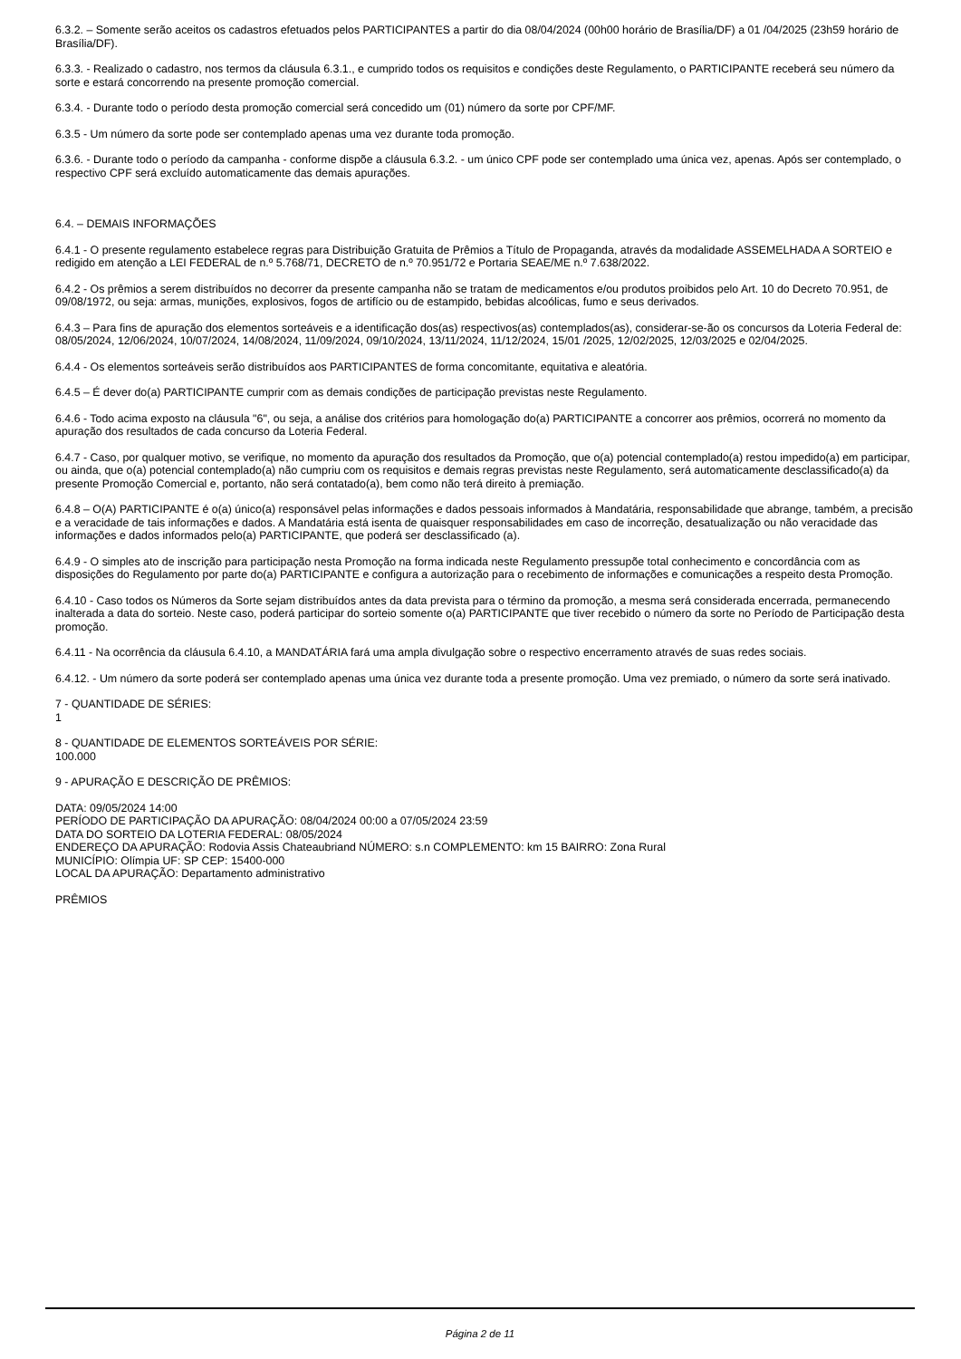6.3.2. – Somente serão aceitos os cadastros efetuados pelos PARTICIPANTES a partir do dia 08/04/2024 (00h00 horário de Brasília/DF) a 01 /04/2025 (23h59 horário de Brasília/DF).
6.3.3. - Realizado o cadastro, nos termos da cláusula 6.3.1., e cumprido todos os requisitos e condições deste Regulamento, o PARTICIPANTE receberá seu número da sorte e estará concorrendo na presente promoção comercial.
6.3.4. - Durante todo o período desta promoção comercial será concedido um (01) número da sorte por CPF/MF.
6.3.5 - Um número da sorte pode ser contemplado apenas uma vez durante toda promoção.
6.3.6. - Durante todo o período da campanha - conforme dispõe a cláusula 6.3.2. - um único CPF pode ser contemplado uma única vez, apenas. Após ser contemplado, o respectivo CPF será excluído automaticamente das demais apurações.
6.4. – DEMAIS INFORMAÇÕES
6.4.1 - O presente regulamento estabelece regras para Distribuição Gratuita de Prêmios a Título de Propaganda, através da modalidade ASSEMELHADA A SORTEIO e redigido em atenção a LEI FEDERAL de n.º 5.768/71, DECRETO de n.º 70.951/72 e Portaria SEAE/ME n.º 7.638/2022.
6.4.2 - Os prêmios a serem distribuídos no decorrer da presente campanha não se tratam de medicamentos e/ou produtos proibidos pelo Art. 10 do Decreto 70.951, de 09/08/1972, ou seja: armas, munições, explosivos, fogos de artifício ou de estampido, bebidas alcoólicas, fumo e seus derivados.
6.4.3 – Para fins de apuração dos elementos sorteáveis e a identificação dos(as) respectivos(as) contemplados(as), considerar-se-ão os concursos da Loteria Federal de: 08/05/2024, 12/06/2024, 10/07/2024, 14/08/2024, 11/09/2024, 09/10/2024, 13/11/2024, 11/12/2024, 15/01 /2025, 12/02/2025, 12/03/2025 e 02/04/2025.
6.4.4 - Os elementos sorteáveis serão distribuídos aos PARTICIPANTES de forma concomitante, equitativa e aleatória.
6.4.5 – É dever do(a) PARTICIPANTE cumprir com as demais condições de participação previstas neste Regulamento.
6.4.6 - Todo acima exposto na cláusula "6", ou seja, a análise dos critérios para homologação do(a) PARTICIPANTE a concorrer aos prêmios, ocorrerá no momento da apuração dos resultados de cada concurso da Loteria Federal.
6.4.7 - Caso, por qualquer motivo, se verifique, no momento da apuração dos resultados da Promoção, que o(a) potencial contemplado(a) restou impedido(a) em participar, ou ainda, que o(a) potencial contemplado(a) não cumpriu com os requisitos e demais regras previstas neste Regulamento, será automaticamente desclassificado(a) da presente Promoção Comercial e, portanto, não será contatado(a), bem como não terá direito à premiação.
6.4.8 – O(A) PARTICIPANTE é o(a) único(a) responsável pelas informações e dados pessoais informados à Mandatária, responsabilidade que abrange, também, a precisão e a veracidade de tais informações e dados. A Mandatária está isenta de quaisquer responsabilidades em caso de incorreção, desatualização ou não veracidade das informações e dados informados pelo(a) PARTICIPANTE, que poderá ser desclassificado (a).
6.4.9 - O simples ato de inscrição para participação nesta Promoção na forma indicada neste Regulamento pressupõe total conhecimento e concordância com as disposições do Regulamento por parte do(a) PARTICIPANTE e configura a autorização para o recebimento de informações e comunicações a respeito desta Promoção.
6.4.10 - Caso todos os Números da Sorte sejam distribuídos antes da data prevista para o término da promoção, a mesma será considerada encerrada, permanecendo inalterada a data do sorteio. Neste caso, poderá participar do sorteio somente o(a) PARTICIPANTE que tiver recebido o número da sorte no Período de Participação desta promoção.
6.4.11 - Na ocorrência da cláusula 6.4.10, a MANDATÁRIA fará uma ampla divulgação sobre o respectivo encerramento através de suas redes sociais.
6.4.12. - Um número da sorte poderá ser contemplado apenas uma única vez durante toda a presente promoção. Uma vez premiado, o número da sorte será inativado.
7 - QUANTIDADE DE SÉRIES:
1
8 - QUANTIDADE DE ELEMENTOS SORTEÁVEIS POR SÉRIE:
100.000
9 - APURAÇÃO E DESCRIÇÃO DE PRÊMIOS:
DATA: 09/05/2024 14:00
PERÍODO DE PARTICIPAÇÃO DA APURAÇÃO: 08/04/2024 00:00 a 07/05/2024 23:59
DATA DO SORTEIO DA LOTERIA FEDERAL: 08/05/2024
ENDEREÇO DA APURAÇÃO: Rodovia Assis Chateaubriand NÚMERO: s.n COMPLEMENTO: km 15 BAIRRO: Zona Rural
MUNICÍPIO: Olímpia UF: SP CEP: 15400-000
LOCAL DA APURAÇÃO: Departamento administrativo
PRÊMIOS
Página 2 de 11